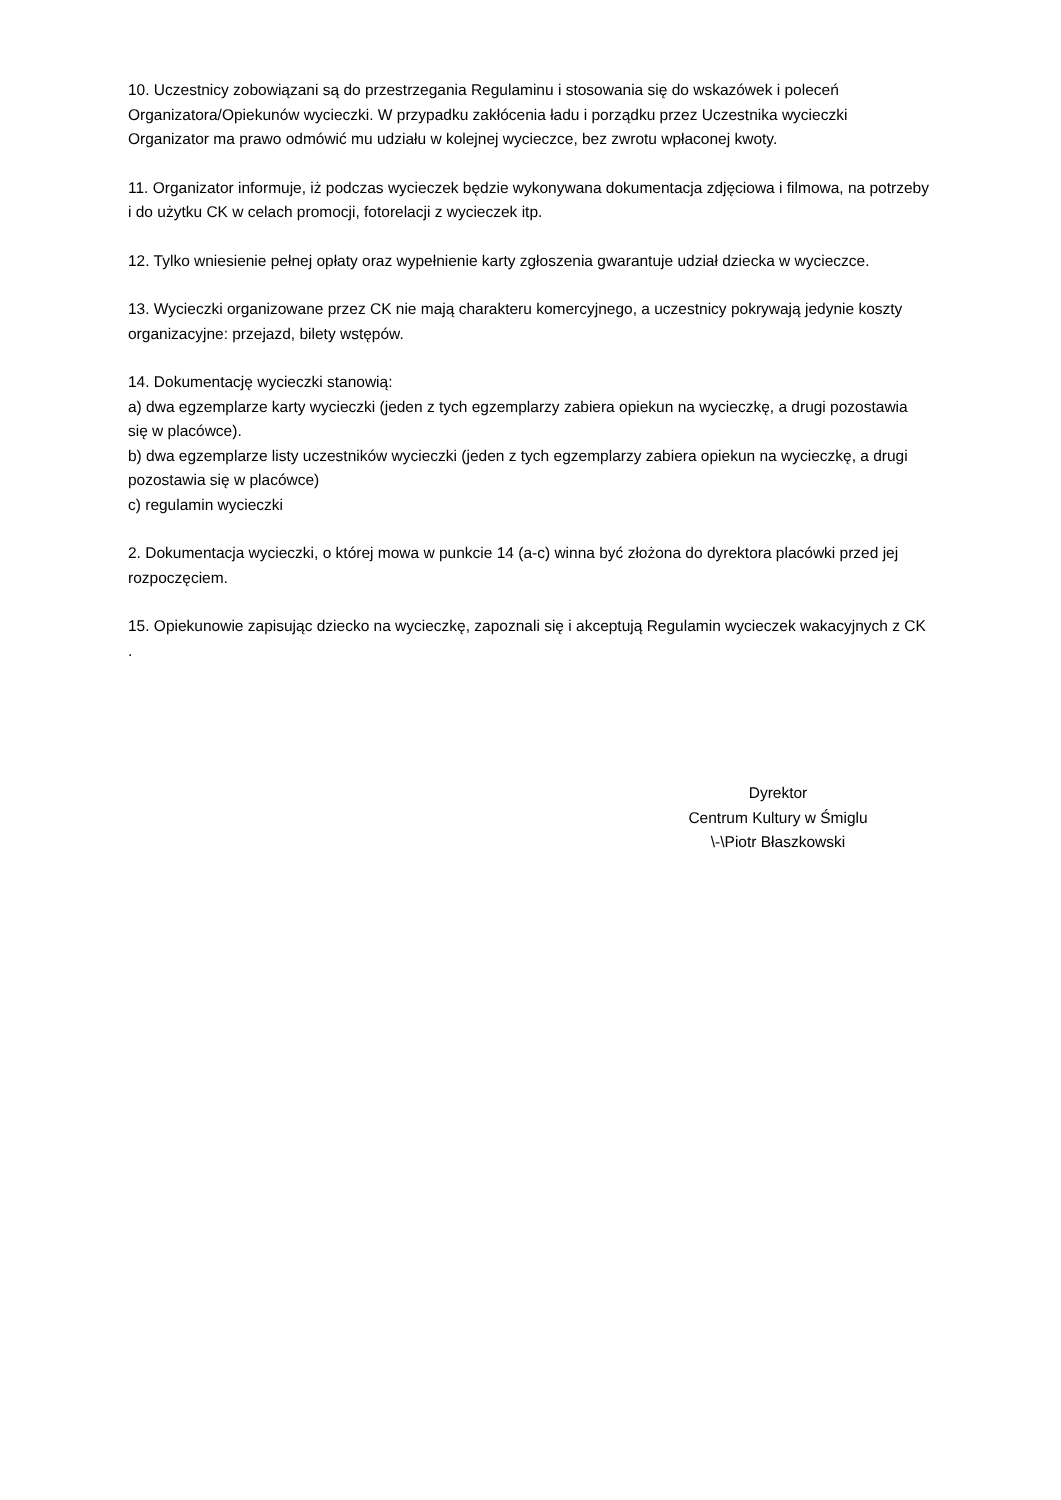10. Uczestnicy zobowiązani są do przestrzegania Regulaminu i stosowania się do wskazówek i poleceń Organizatora/Opiekunów wycieczki. W przypadku zakłócenia ładu i porządku przez Uczestnika wycieczki Organizator ma prawo odmówić mu udziału w kolejnej wycieczce, bez zwrotu wpłaconej kwoty.
11. Organizator informuje, iż podczas wycieczek będzie wykonywana dokumentacja zdjęciowa i filmowa, na potrzeby i do użytku CK w celach promocji, fotorelacji z wycieczek itp.
12. Tylko wniesienie pełnej opłaty oraz wypełnienie karty zgłoszenia gwarantuje udział dziecka w wycieczce.
13. Wycieczki organizowane przez CK nie mają charakteru komercyjnego, a uczestnicy pokrywają jedynie koszty organizacyjne: przejazd, bilety wstępów.
14. Dokumentację wycieczki stanowią:
a) dwa egzemplarze karty wycieczki (jeden z tych egzemplarzy zabiera opiekun na wycieczkę, a drugi pozostawia się w placówce).
b) dwa egzemplarze listy uczestników wycieczki (jeden z tych egzemplarzy zabiera opiekun na wycieczkę, a drugi pozostawia się w placówce)
c) regulamin wycieczki
2. Dokumentacja wycieczki, o której mowa w punkcie 14 (a-c) winna być złożona do dyrektora placówki przed jej rozpoczęciem.
15. Opiekunowie zapisując dziecko na wycieczkę, zapoznali się i akceptują Regulamin wycieczek wakacyjnych z CK .
Dyrektor
Centrum Kultury w Śmiglu
\-\Piotr Błaszkowski